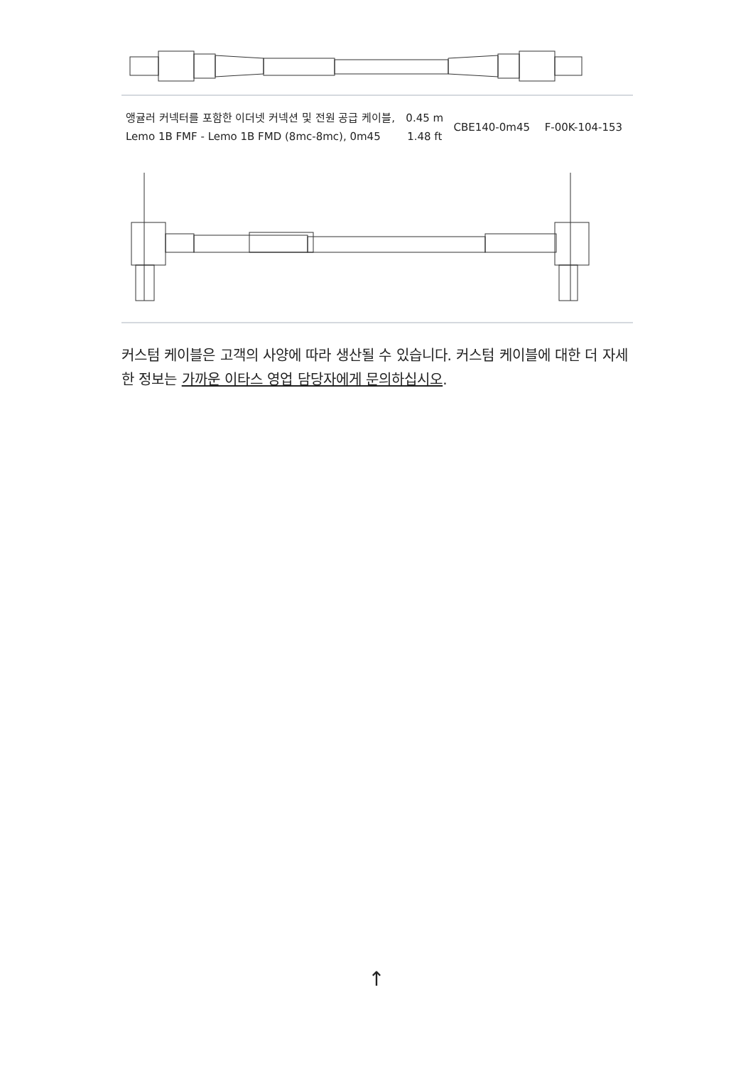| 앵귤러 커넥터를 포함한 이더넷 커넥션 및 전원 공급 케이블, Lemo 1B FMF - Lemo 1B FMD (8mc-8mc), 0m45 | 0.45 m 1.48 ft | CBE140-0m45 | F-00K-104-153 |
커스텀 케이블은 고객의 사양에 따라 생산될 수 있습니다. 커스텀 케이블에 대한 더 자세한 정보는 가까운 이타스 영업 담당자에게 문의하십시오.
↑